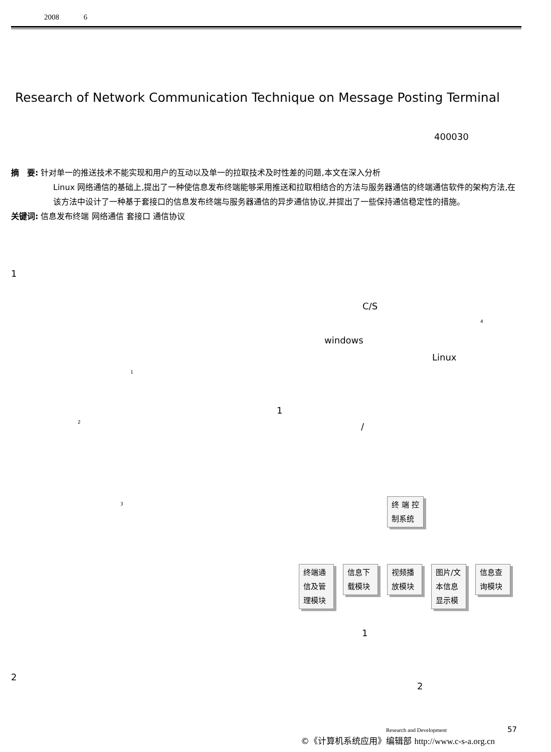2008 6
Research of Network Communication Technique on Message Posting Terminal
400030
摘　要: 针对单一的推送技术不能实现和用户的互动以及单一的拉取技术及时性差的问题,本文在深入分析
Linux 网络通信的基础上,提出了一种使信息发布终端能够采用推送和拉取相结合的方法与服务器通信的终端通信软件的架构方法,在该方法中设计了一种基于套接口的信息发布终端与服务器通信的异步通信协议,并提出了一些保持通信稳定性的措施。
关键词: 信息发布终端 网络通信 套接口 通信协议
1
C/S
4
windows
Linux
1
1
2 /
3
终 端 控
制系统
终端通
信及管
理模块
信息下
载模块
视频播
放模块
图片/文
本信息
显示模
信息查
询模块
1
2
2
Research and Development 57
©《计算机系统应用》编辑部 http://www.c-s-a.org.cn